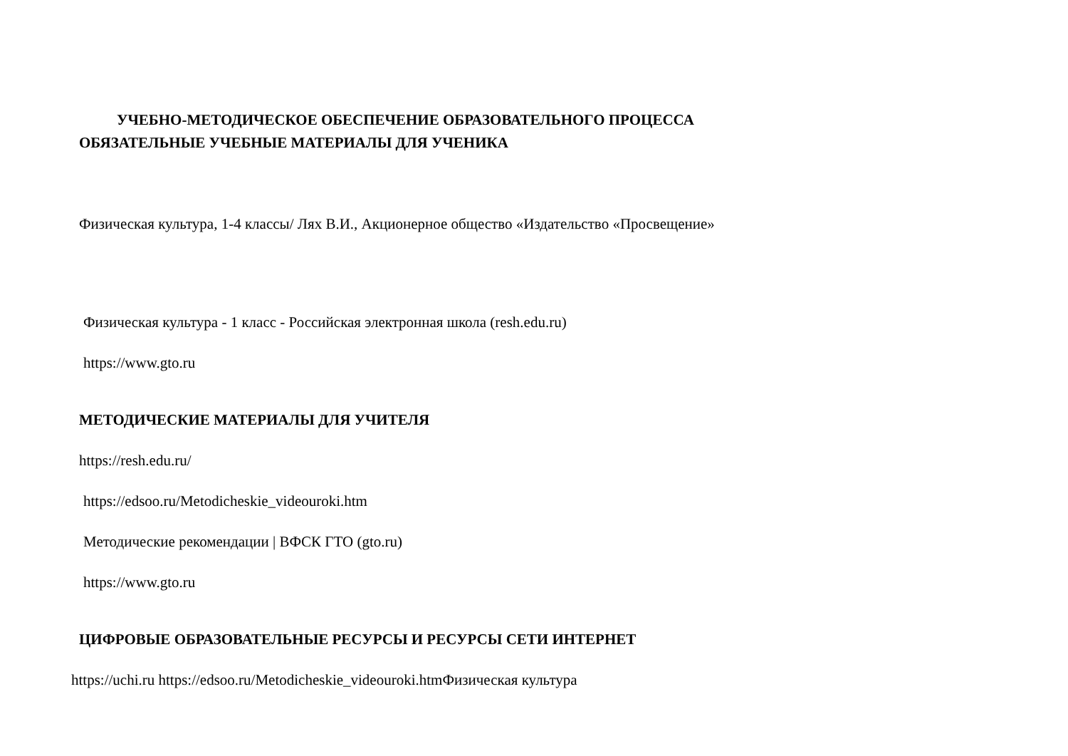УЧЕБНО-МЕТОДИЧЕСКОЕ ОБЕСПЕЧЕНИЕ ОБРАЗОВАТЕЛЬНОГО ПРОЦЕССА
ОБЯЗАТЕЛЬНЫЕ УЧЕБНЫЕ МАТЕРИАЛЫ ДЛЯ УЧЕНИКА
Физическая культура, 1-4 классы/ Лях В.И., Акционерное общество «Издательство «Просвещение»
Физическая культура - 1 класс - Российская электронная школа (resh.edu.ru)
https://www.gto.ru
МЕТОДИЧЕСКИЕ МАТЕРИАЛЫ ДЛЯ УЧИТЕЛЯ
https://resh.edu.ru/
https://edsoo.ru/Metodicheskie_videouroki.htm
Методические рекомендации | ВФСК ГТО (gto.ru)
https://www.gto.ru
ЦИФРОВЫЕ ОБРАЗОВАТЕЛЬНЫЕ РЕСУРСЫ И РЕСУРСЫ СЕТИ ИНТЕРНЕТ
https://uchi.ru https://edsoo.ru/Metodicheskie_videouroki.htmФизическая культура